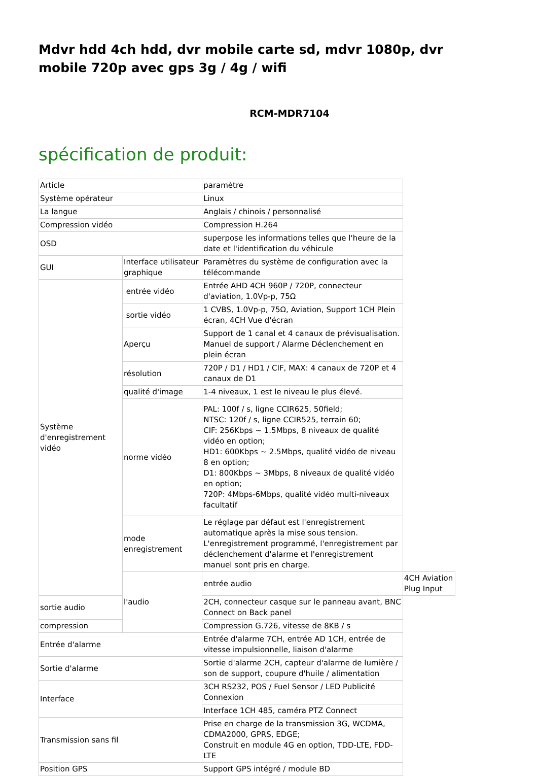Mdvr hdd 4ch hdd, dvr mobile carte sd, mdvr 1080p, dvr mobile 720p avec gps 3g / 4g / wifi
RCM-MDR7104
spécification de produit:
| Article | | paramètre | |
| Système opérateur | | Linux | |
| La langue | | Anglais / chinois / personnalisé | |
| Compression vidéo | | Compression H.264 | |
| OSD | | superpose les informations telles que l'heure de la date et l'identification du véhicule | |
| GUI | Interface utilisateur graphique | Paramètres du système de configuration avec la télécommande | |
| Système d'enregistrement vidéo | entrée vidéo | Entrée AHD 4CH 960P / 720P, connecteur d'aviation, 1.0Vp-p, 75Ω | |
| | sortie vidéo | 1 CVBS, 1.0Vp-p, 75Ω, Aviation, Support 1CH Plein écran, 4CH Vue d'écran | |
| | Aperçu | Support de 1 canal et 4 canaux de prévisualisation. Manuel de support / Alarme Déclenchement en plein écran | |
| | résolution | 720P / D1 / HD1 / CIF, MAX: 4 canaux de 720P et 4 canaux de D1 | |
| | qualité d'image | 1-4 niveaux, 1 est le niveau le plus élevé. | |
| | norme vidéo | PAL: 100f / s, ligne CCIR625, 50field; NTSC: 120f / s, ligne CCIR525, terrain 60; CIF: 256Kbps ~ 1.5Mbps, 8 niveaux de qualité vidéo en option; HD1: 600Kbps ~ 2.5Mbps, qualité vidéo de niveau 8 en option; D1: 800Kbps ~ 3Mbps, 8 niveaux de qualité vidéo en option; 720P: 4Mbps-6Mbps, qualité vidéo multi-niveaux facultatif | |
| | mode enregistrement | Le réglage par défaut est l'enregistrement automatique après la mise sous tension. L'enregistrement programmé, l'enregistrement par déclenchement d'alarme et l'enregistrement manuel sont pris en charge. | |
| | l'audio | entrée audio | 4CH Aviation Plug Input |
| sortie audio | | 2CH, connecteur casque sur le panneau avant, BNC Connect on Back panel | |
| compression | | Compression G.726, vitesse de 8KB / s | |
| Entrée d'alarme | | Entrée d'alarme 7CH, entrée AD 1CH, entrée de vitesse impulsionnelle, liaison d'alarme | |
| Sortie d'alarme | | Sortie d'alarme 2CH, capteur d'alarme de lumière / son de support, coupure d'huile / alimentation | |
| Interface | | 3CH RS232, POS / Fuel Sensor / LED Publicité Connexion | |
| | | Interface 1CH 485, caméra PTZ Connect | |
| Transmission sans fil | | Prise en charge de la transmission 3G, WCDMA, CDMA2000, GPRS, EDGE; Construit en module 4G en option, TDD-LTE, FDD-LTE | |
| Position GPS | | Support GPS intégré / module BD | |